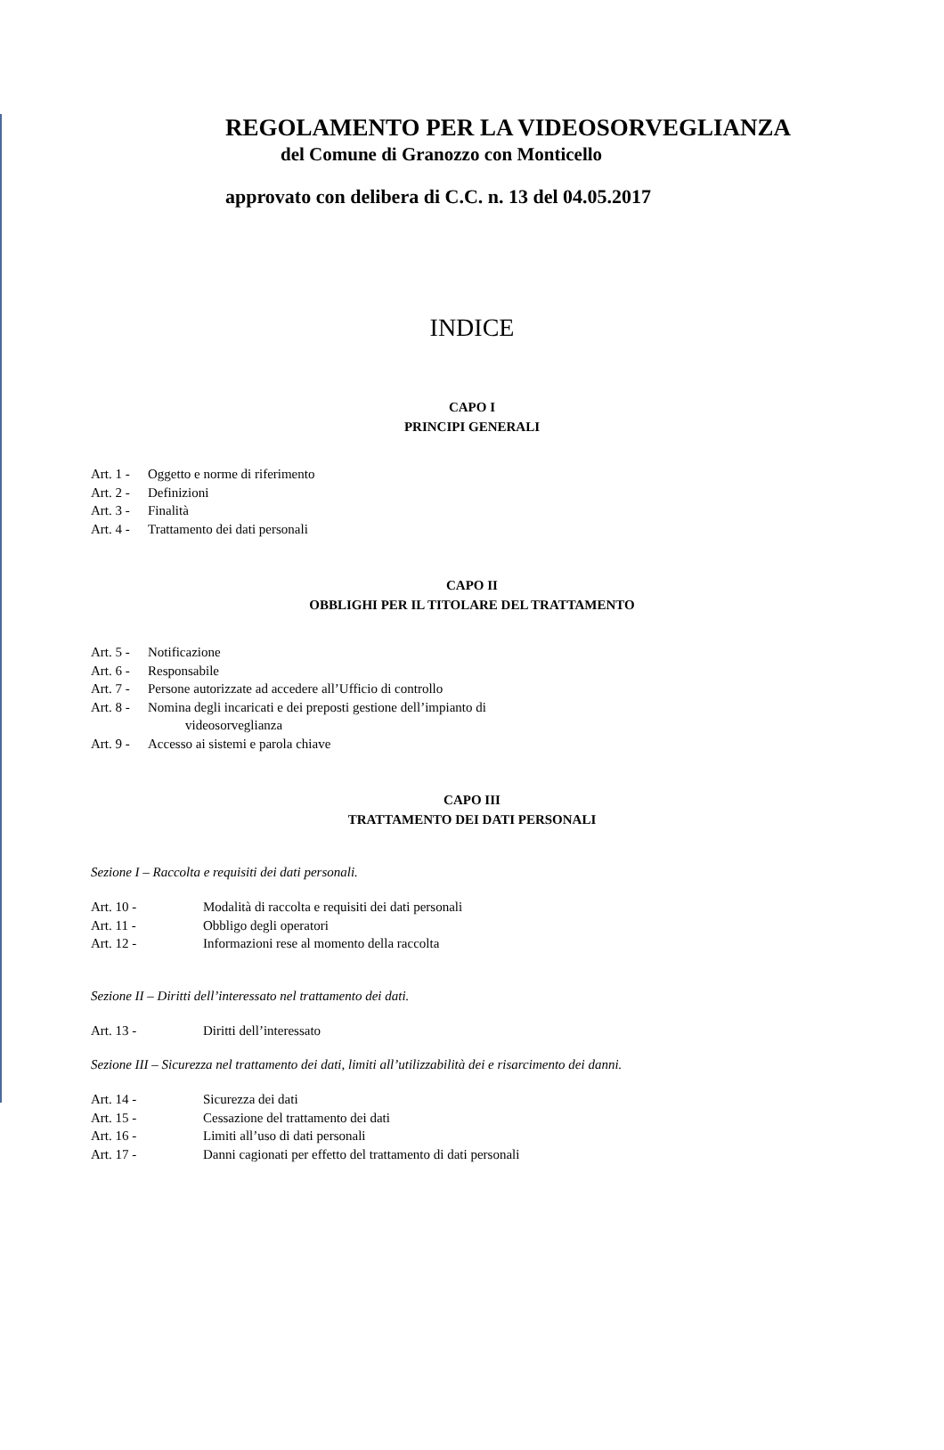REGOLAMENTO PER LA VIDEOSORVEGLIANZA
del Comune di Granozzo con Monticello
approvato con delibera di C.C. n. 13 del 04.05.2017
INDICE
CAPO I
PRINCIPI GENERALI
Art. 1 - Oggetto e norme di riferimento
Art. 2 - Definizioni
Art. 3 - Finalità
Art. 4 - Trattamento dei dati personali
CAPO II
OBBLIGHI PER IL TITOLARE DEL TRATTAMENTO
Art. 5 - Notificazione
Art. 6 - Responsabile
Art. 7 - Persone autorizzate ad accedere all’Ufficio di controllo
Art. 8 - Nomina degli incaricati e dei preposti gestione dell’impianto di
videosorveglianza
Art. 9 - Accesso ai sistemi e parola chiave
CAPO III
TRATTAMENTO DEI DATI PERSONALI
Sezione I – Raccolta e requisiti dei dati personali.
Art. 10 - Modalità di raccolta e requisiti dei dati personali
Art. 11 - Obbligo degli operatori
Art. 12 - Informazioni rese al momento della raccolta
Sezione II – Diritti dell’interessato nel trattamento dei dati.
Art. 13 - Diritti dell’interessato
Sezione III – Sicurezza nel trattamento dei dati, limiti all’utilizzabilità dei e risarcimento dei danni.
Art. 14 - Sicurezza dei dati
Art. 15 - Cessazione del trattamento dei dati
Art. 16 - Limiti all’uso di dati personali
Art. 17 - Danni cagionati per effetto del trattamento di dati personali